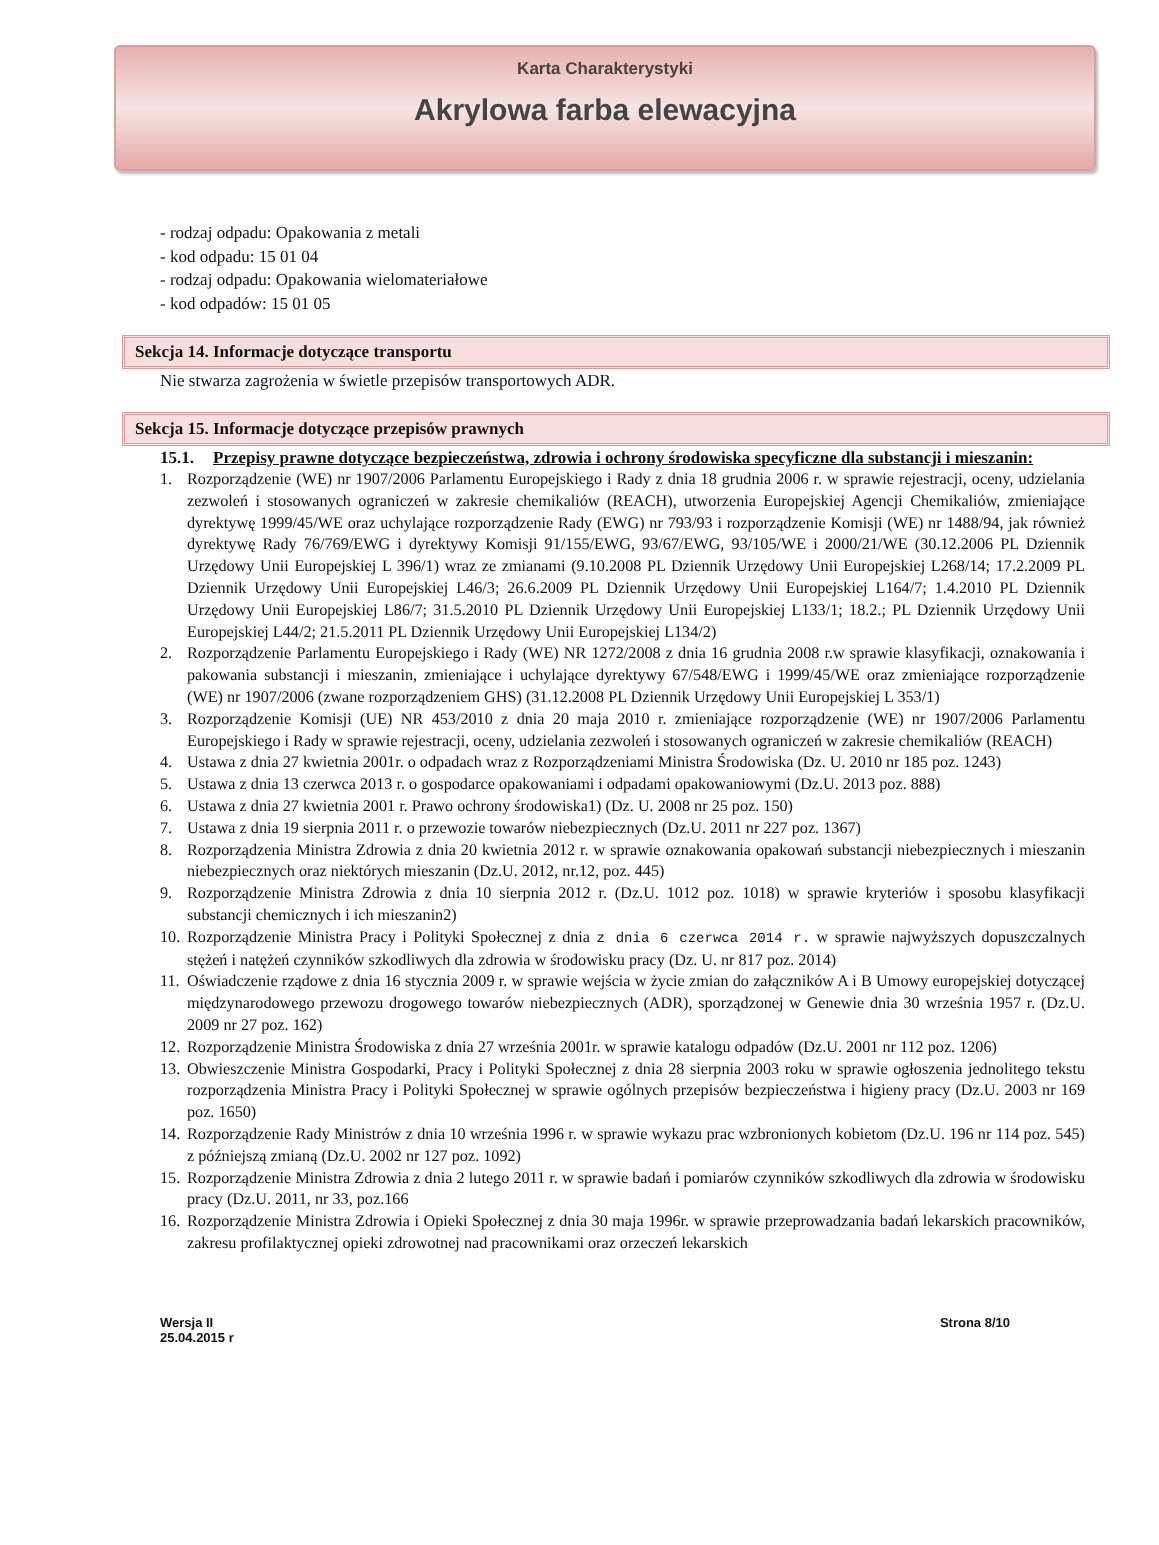Karta Charakterystyki
Akrylowa farba elewacyjna
- rodzaj odpadu: Opakowania z metali
- kod odpadu: 15 01 04
- rodzaj odpadu: Opakowania wielomateriałowe
- kod odpadów: 15 01 05
Sekcja 14. Informacje dotyczące transportu
Nie stwarza zagrożenia w świetle przepisów transportowych ADR.
Sekcja 15. Informacje dotyczące przepisów prawnych
15.1. Przepisy prawne dotyczące bezpieczeństwa, zdrowia i ochrony środowiska specyficzne dla substancji i mieszanin:
1. Rozporządzenie (WE) nr 1907/2006 Parlamentu Europejskiego i Rady z dnia 18 grudnia 2006 r. w sprawie rejestracji, oceny, udzielania zezwoleń i stosowanych ograniczeń w zakresie chemikaliów (REACH), utworzenia Europejskiej Agencji Chemikaliów, zmieniające dyrektywę 1999/45/WE oraz uchylające rozporządzenie Rady (EWG) nr 793/93 i rozporządzenie Komisji (WE) nr 1488/94, jak również dyrektywę Rady 76/769/EWG i dyrektywy Komisji 91/155/EWG, 93/67/EWG, 93/105/WE i 2000/21/WE (30.12.2006 PL Dziennik Urzędowy Unii Europejskiej L 396/1) wraz ze zmianami (9.10.2008 PL Dziennik Urzędowy Unii Europejskiej L268/14; 17.2.2009 PL Dziennik Urzędowy Unii Europejskiej L46/3; 26.6.2009 PL Dziennik Urzędowy Unii Europejskiej L164/7; 1.4.2010 PL Dziennik Urzędowy Unii Europejskiej L86/7; 31.5.2010 PL Dziennik Urzędowy Unii Europejskiej L133/1; 18.2.; PL Dziennik Urzędowy Unii Europejskiej L44/2; 21.5.2011 PL Dziennik Urzędowy Unii Europejskiej L134/2)
2. Rozporządzenie Parlamentu Europejskiego i Rady (WE) NR 1272/2008 z dnia 16 grudnia 2008 r.w sprawie klasyfikacji, oznakowania i pakowania substancji i mieszanin, zmieniające i uchylające dyrektywy 67/548/EWG i 1999/45/WE oraz zmieniające rozporządzenie (WE) nr 1907/2006 (zwane rozporządzeniem GHS) (31.12.2008 PL Dziennik Urzędowy Unii Europejskiej L 353/1)
3. Rozporządzenie Komisji (UE) NR 453/2010 z dnia 20 maja 2010 r. zmieniające rozporządzenie (WE) nr 1907/2006 Parlamentu Europejskiego i Rady w sprawie rejestracji, oceny, udzielania zezwoleń i stosowanych ograniczeń w zakresie chemikaliów (REACH)
4. Ustawa z dnia 27 kwietnia 2001r. o odpadach wraz z Rozporządzeniami Ministra Środowiska (Dz. U. 2010 nr 185 poz. 1243)
5. Ustawa z dnia 13 czerwca 2013 r. o gospodarce opakowaniami i odpadami opakowaniowymi (Dz.U. 2013 poz. 888)
6. Ustawa z dnia 27 kwietnia 2001 r. Prawo ochrony środowiska1) (Dz. U. 2008 nr 25 poz. 150)
7. Ustawa z dnia 19 sierpnia 2011 r. o przewozie towarów niebezpiecznych (Dz.U. 2011 nr 227 poz. 1367)
8. Rozporządzenia Ministra Zdrowia z dnia 20 kwietnia 2012 r. w sprawie oznakowania opakowań substancji niebezpiecznych i mieszanin niebezpiecznych oraz niektórych mieszanin (Dz.U. 2012, nr.12, poz. 445)
9. Rozporządzenie Ministra Zdrowia z dnia 10 sierpnia 2012 r. (Dz.U. 1012 poz. 1018) w sprawie kryteriów i sposobu klasyfikacji substancji chemicznych i ich mieszanin2)
10. Rozporządzenie Ministra Pracy i Polityki Społecznej z dnia z dnia 6 czerwca 2014 r. w sprawie najwyższych dopuszczalnych stężeń i natężeń czynników szkodliwych dla zdrowia w środowisku pracy (Dz. U. nr 817 poz. 2014)
11. Oświadczenie rządowe z dnia 16 stycznia 2009 r. w sprawie wejścia w życie zmian do załączników A i B Umowy europejskiej dotyczącej międzynarodowego przewozu drogowego towarów niebezpiecznych (ADR), sporządzonej w Genewie dnia 30 września 1957 r. (Dz.U. 2009 nr 27 poz. 162)
12. Rozporządzenie Ministra Środowiska z dnia 27 września 2001r. w sprawie katalogu odpadów (Dz.U. 2001 nr 112 poz. 1206)
13. Obwieszczenie Ministra Gospodarki, Pracy i Polityki Społecznej z dnia 28 sierpnia 2003 roku w sprawie ogłoszenia jednolitego tekstu rozporządzenia Ministra Pracy i Polityki Społecznej w sprawie ogólnych przepisów bezpieczeństwa i higieny pracy (Dz.U. 2003 nr 169 poz. 1650)
14. Rozporządzenie Rady Ministrów z dnia 10 września 1996 r. w sprawie wykazu prac wzbronionych kobietom (Dz.U. 196 nr 114 poz. 545) z późniejszą zmianą (Dz.U. 2002 nr 127 poz. 1092)
15. Rozporządzenie Ministra Zdrowia z dnia 2 lutego 2011 r. w sprawie badań i pomiarów czynników szkodliwych dla zdrowia w środowisku pracy (Dz.U. 2011, nr 33, poz.166
16. Rozporządzenie Ministra Zdrowia i Opieki Społecznej z dnia 30 maja 1996r. w sprawie przeprowadzania badań lekarskich pracowników, zakresu profilaktycznej opieki zdrowotnej nad pracownikami oraz orzeczeń lekarskich
Wersja II
25.04.2015 r
Strona 8/10